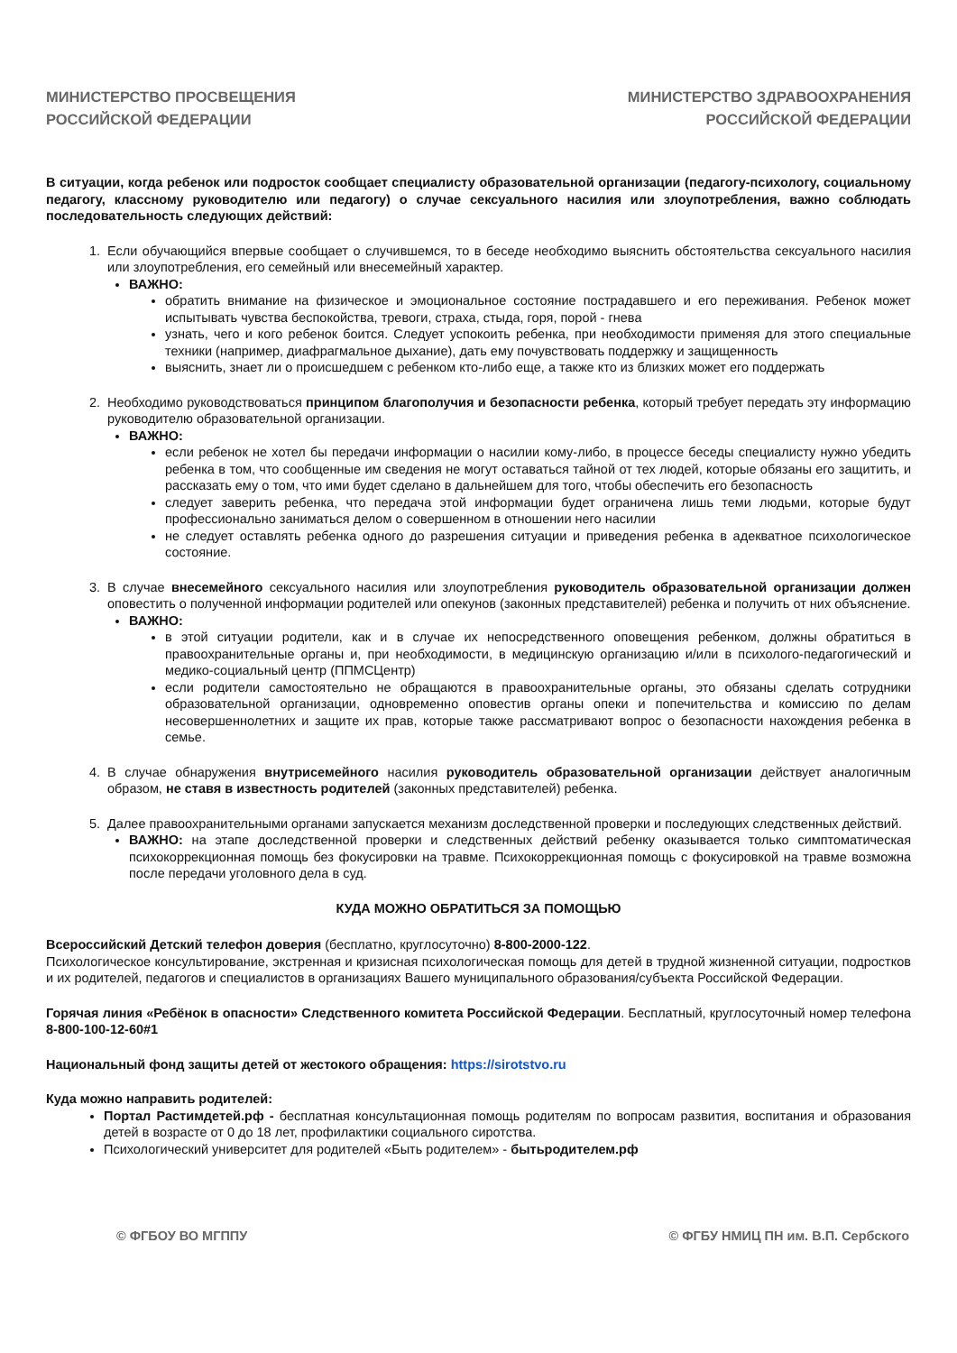МИНИСТЕРСТВО ПРОСВЕЩЕНИЯ
РОССИЙСКОЙ ФЕДЕРАЦИИ
МИНИСТЕРСТВО ЗДРАВООХРАНЕНИЯ
РОССИЙСКОЙ ФЕДЕРАЦИИ
В ситуации, когда ребенок или подросток сообщает специалисту образовательной организации (педагогу-психологу, социальному педагогу, классному руководителю или педагогу) о случае сексуального насилия или злоупотребления, важно соблюдать последовательность следующих действий:
1. Если обучающийся впервые сообщает о случившемся, то в беседе необходимо выяснить обстоятельства сексуального насилия или злоупотребления, его семейный или внесемейный характер.
ВАЖНО:
обратить внимание на физическое и эмоциональное состояние пострадавшего и его переживания. Ребенок может испытывать чувства беспокойства, тревоги, страха, стыда, горя, порой - гнева
узнать, чего и кого ребенок боится. Следует успокоить ребенка, при необходимости применяя для этого специальные техники (например, диафрагмальное дыхание), дать ему почувствовать поддержку и защищенность
выяснить, знает ли о происшедшем с ребенком кто-либо еще, а также кто из близких может его поддержать
2. Необходимо руководствоваться принципом благополучия и безопасности ребенка, который требует передать эту информацию руководителю образовательной организации.
ВАЖНО:
если ребенок не хотел бы передачи информации о насилии кому-либо, в процессе беседы специалисту нужно убедить ребенка в том, что сообщенные им сведения не могут оставаться тайной от тех людей, которые обязаны его защитить, и рассказать ему о том, что ими будет сделано в дальнейшем для того, чтобы обеспечить его безопасность
следует заверить ребенка, что передача этой информации будет ограничена лишь теми людьми, которые будут профессионально заниматься делом о совершенном в отношении него насилии
не следует оставлять ребенка одного до разрешения ситуации и приведения ребенка в адекватное психологическое состояние.
3. В случае внесемейного сексуального насилия или злоупотребления руководитель образовательной организации должен оповестить о полученной информации родителей или опекунов (законных представителей) ребенка и получить от них объяснение.
ВАЖНО:
в этой ситуации родители, как и в случае их непосредственного оповещения ребенком, должны обратиться в правоохранительные органы и, при необходимости, в медицинскую организацию и/или в психолого-педагогический и медико-социальный центр (ППМСЦентр)
если родители самостоятельно не обращаются в правоохранительные органы, это обязаны сделать сотрудники образовательной организации, одновременно оповестив органы опеки и попечительства и комиссию по делам несовершеннолетних и защите их прав, которые также рассматривают вопрос о безопасности нахождения ребенка в семье.
4. В случае обнаружения внутрисемейного насилия руководитель образовательной организации действует аналогичным образом, не ставя в известность родителей (законных представителей) ребенка.
5. Далее правоохранительными органами запускается механизм доследственной проверки и последующих следственных действий.
ВАЖНО: на этапе доследственной проверки и следственных действий ребенку оказывается только симптоматическая психокоррекционная помощь без фокусировки на травме. Психокоррекционная помощь с фокусировкой на травме возможна после передачи уголовного дела в суд.
КУДА МОЖНО ОБРАТИТЬСЯ ЗА ПОМОЩЬЮ
Всероссийский Детский телефон доверия (бесплатно, круглосуточно) 8-800-2000-122.
Психологическое консультирование, экстренная и кризисная психологическая помощь для детей в трудной жизненной ситуации, подростков и их родителей, педагогов и специалистов в организациях Вашего муниципального образования/субъекта Российской Федерации.
Горячая линия «Ребёнок в опасности» Следственного комитета Российской Федерации. Бесплатный, круглосуточный номер телефона 8-800-100-12-60#1
Национальный фонд защиты детей от жестокого обращения: https://sirotstvo.ru
Куда можно направить родителей:
Портал Растимдетей.рф - бесплатная консультационная помощь родителям по вопросам развития, воспитания и образования детей в возрасте от 0 до 18 лет, профилактики социального сиротства.
Психологический университет для родителей «Быть родителем» - бытьродителем.рф
© ФГБОУ ВО МГППУ © ФГБУ НМИЦ ПН им. В.П. Сербского